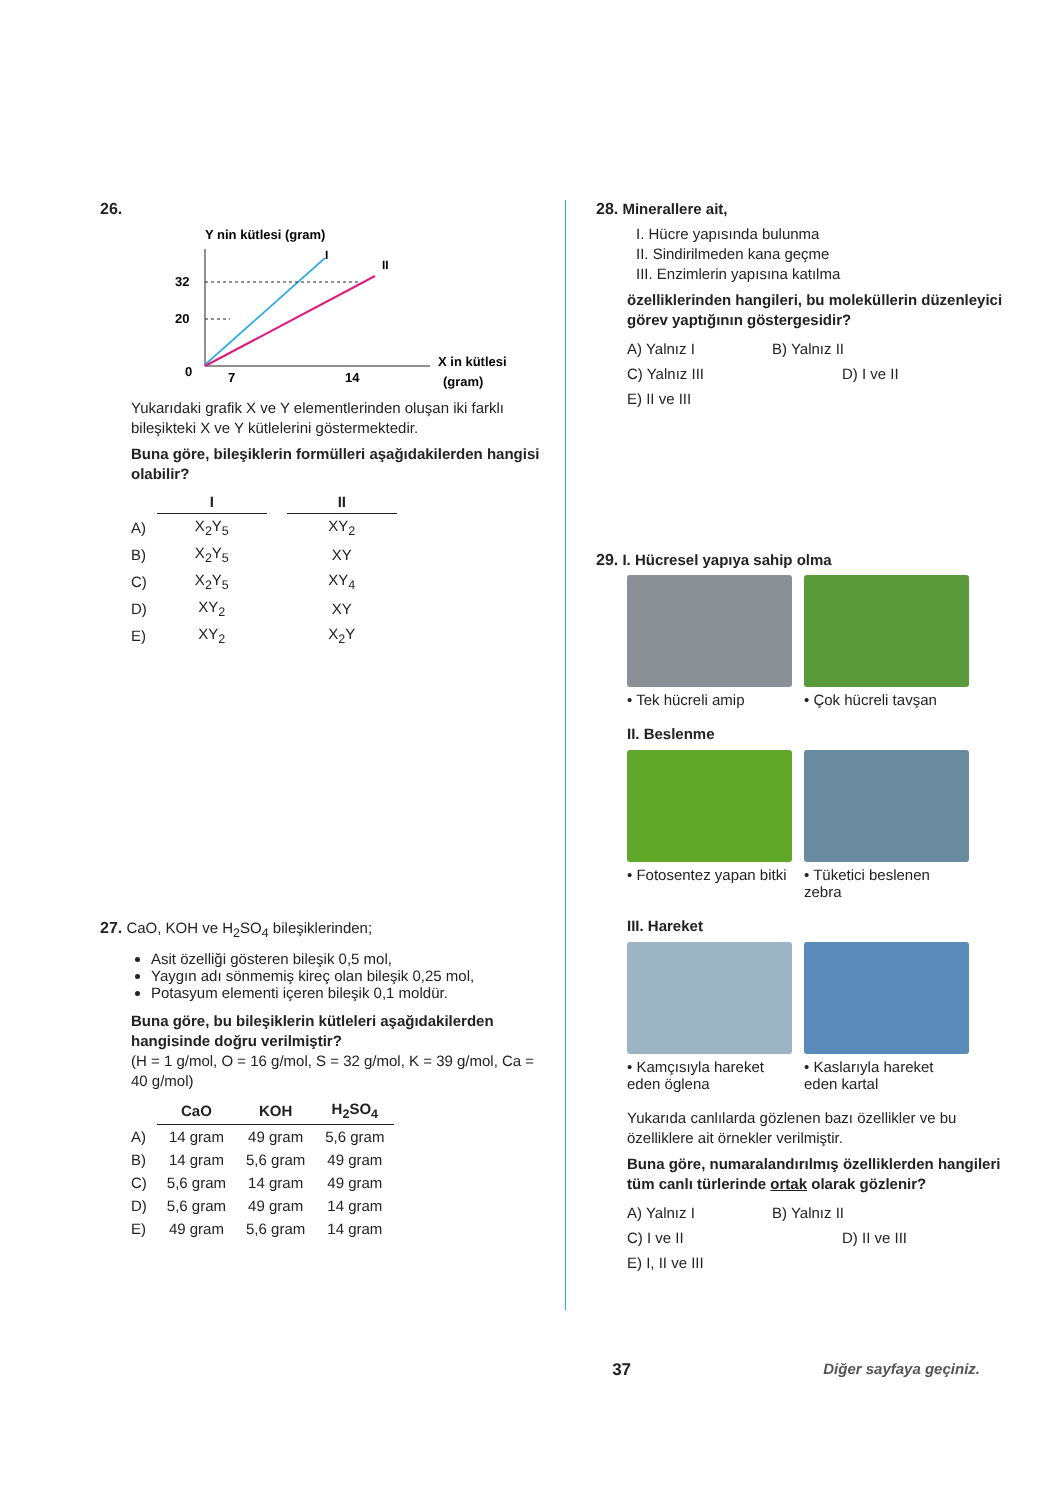26.
Y nin kütlesi (gram)
I
II
32
20
0
7
14
X in kütlesi
(gram)
Yukarıdaki grafik X ve Y elementlerinden oluşan iki farklı bileşikteki X ve Y kütlelerini göstermektedir.
Buna göre, bileşiklerin formülleri aşağıdakilerden hangisi olabilir?
| | I | | II |
| A) | X<sub>2</sub>Y<sub>5</sub> | | XY<sub>2</sub> |
| B) | X<sub>2</sub>Y<sub>5</sub> | | XY |
| C) | X<sub>2</sub>Y<sub>5</sub> | | XY<sub>4</sub> |
| D) | XY<sub>2</sub> | | XY |
| E) | XY<sub>2</sub> | | X<sub>2</sub>Y |
27. CaO, KOH ve H<sub>2</sub>SO<sub>4</sub> bileşiklerinden;
Asit özelliği gösteren bileşik 0,5 mol,
Yaygın adı sönmemiş kireç olan bileşik 0,25 mol,
Potasyum elementi içeren bileşik 0,1 moldür.
Buna göre, bu bileşiklerin kütleleri aşağıdakilerden hangisinde doğru verilmiştir?
(H = 1 g/mol, O = 16 g/mol, S = 32 g/mol, K = 39 g/mol, Ca = 40 g/mol)
| | CaO | KOH | H<sub>2</sub>SO<sub>4</sub> |
| A) | 14 gram | 49 gram | 5,6 gram |
| B) | 14 gram | 5,6 gram | 49 gram |
| C) | 5,6 gram | 14 gram | 49 gram |
| D) | 5,6 gram | 49 gram | 14 gram |
| E) | 49 gram | 5,6 gram | 14 gram |
28. Minerallere ait,
I. Hücre yapısında bulunma
II. Sindirilmeden kana geçme
III. Enzimlerin yapısına katılma
özelliklerinden hangileri, bu moleküllerin düzenleyici görev yaptığının göstergesidir?
A) Yalnız I B) Yalnız II C) Yalnız III D) I ve II E) II ve III
29. I. Hücresel yapıya sahip olma
• Tek hücreli amip • Çok hücreli tavşan
II. Beslenme
• Fotosentez yapan bitki • Tüketici beslenen zebra
III. Hareket
• Kamçısıyla hareket eden öglena
• Kaslarıyla hareket eden kartal
Yukarıda canlılarda gözlenen bazı özellikler ve bu özelliklere ait örnekler verilmiştir.
Buna göre, numaralandırılmış özelliklerden hangileri tüm canlı türlerinde ortak olarak gözlenir?
A) Yalnız I B) Yalnız II C) I ve II D) II ve III E) I, II ve III
37 Diğer sayfaya geçiniz.